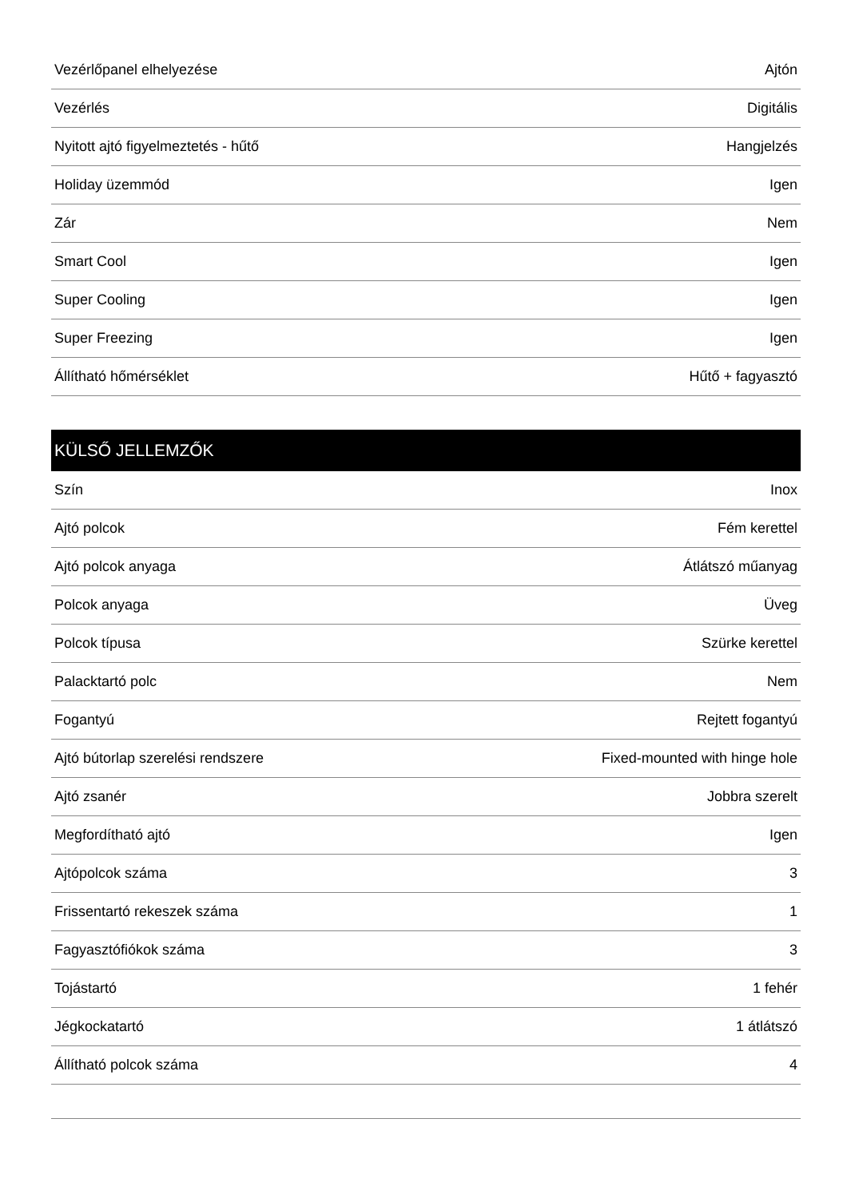| Vezérlőpanel elhelyezése | Ajtón |
| Vezérlés | Digitális |
| Nyitott ajtó figyelmeztetés - hűtő | Hangjelzés |
| Holiday üzemmód | Igen |
| Zár | Nem |
| Smart Cool | Igen |
| Super Cooling | Igen |
| Super Freezing | Igen |
| Állítható hőmérséklet | Hűtő + fagyasztó |
KÜLSŐ JELLEMZŐK
| Szín | Inox |
| Ajtó polcok | Fém kerettel |
| Ajtó polcok anyaga | Átlátszó műanyag |
| Polcok anyaga | Üveg |
| Polcok típusa | Szürke kerettel |
| Palacktartó polc | Nem |
| Fogantyú | Rejtett fogantyú |
| Ajtó bútorlap szerelési rendszere | Fixed-mounted with hinge hole |
| Ajtó zsanér | Jobbra szerelt |
| Megfordítható ajtó | Igen |
| Ajtópolcok száma | 3 |
| Frissentartó rekeszek száma | 1 |
| Fagyasztófiókok száma | 3 |
| Tojástartó | 1 fehér |
| Jégkockatartó | 1 átlátszó |
| Állítható polcok száma | 4 |